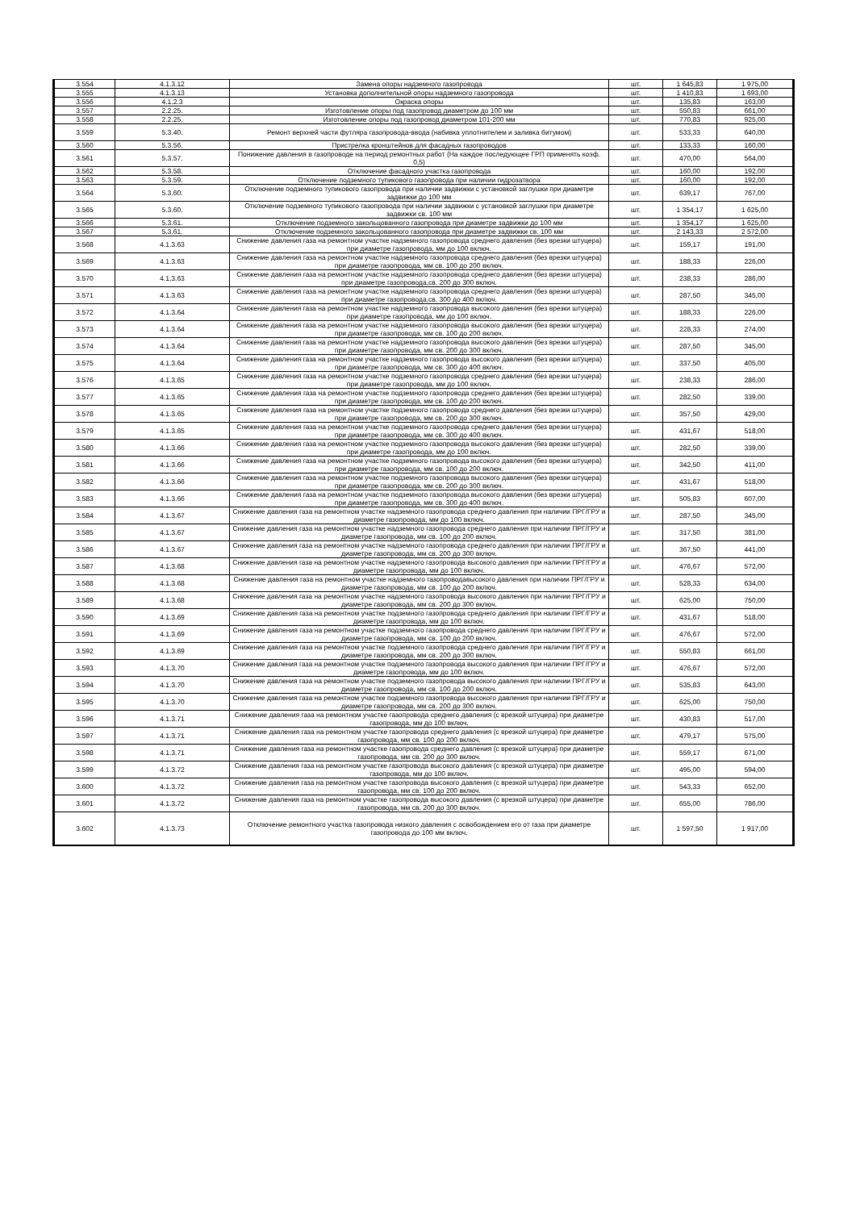| 3.554 | 4.1.3.12 | Замена опоры надземного газопровода | шт. | 1 645,83 | 1 975,00 |
| 3.555 | 4.1.3.13 | Установка дополнительной опоры надземного газопровода | шт. | 1 410,83 | 1 693,00 |
| 3.556 | 4.1.2.3 | Окраска опоры | шт. | 135,83 | 163,00 |
| 3.557 | 2.2.25. | Изготовление опоры под газопровод диаметром до 100 мм | шт. | 550,83 | 661,00 |
| 3.558 | 2.2.25. | Изготовление опоры под газопровод диаметром 101-200 мм | шт. | 770,83 | 925,00 |
| 3.559 | 5.3.40. | Ремонт верхней части футляра газопровода-ввода (набивка уплотнителем и заливка битумом) | шт. | 533,33 | 640,00 |
| 3.560 | 5.3.56. | Пристрелка кронштейнов для фасадных газопроводов | шт. | 133,33 | 160,00 |
| 3.561 | 5.3.57. | Понижение давления в газопроводе на период ремонтных работ (На каждое последующее ГРП применять коэф. 0,5) | шт. | 470,00 | 564,00 |
| 3.562 | 5.3.58. | Отключение фасадного участка газопровода | шт. | 160,00 | 192,00 |
| 3.563 | 5.3.59. | Отключение подземного тупикового газопровода при наличии гидрозатвора | шт. | 160,00 | 192,00 |
| 3.564 | 5.3.60. | Отключение подземного тупикового газопровода при наличии задвижки с установкой заглушки при диаметре задвижки до 100 мм | шт. | 639,17 | 767,00 |
| 3.565 | 5.3.60. | Отключение подземного тупикового газопровода при наличии задвижки с установкой заглушки при диаметре задвижки св. 100 мм | шт. | 1 354,17 | 1 625,00 |
| 3.566 | 5.3.61. | Отключение подземного закольцованного газопровода при диаметре задвижки до 100 мм | шт. | 1 354,17 | 1 625,00 |
| 3.567 | 5.3.61. | Отключение подземного закольцованного газопровода при диаметре задвижки св. 100 мм | шт. | 2 143,33 | 2 572,00 |
| 3.568 | 4.1.3.63 | Снижение давления газа на ремонтном участке надземного газопровода среднего давления (без врезки штуцера) при диаметре газопровода, мм до 100 включ. | шт. | 159,17 | 191,00 |
| 3.569 | 4.1.3.63 | Снижение давления газа на ремонтном участке надземного газопровода среднего давления (без врезки штуцера) при диаметре газопровода, мм св. 100 до 200 включ. | шт. | 188,33 | 226,00 |
| 3.570 | 4.1.3.63 | Снижение давления газа на ремонтном участке надземного газопровода среднего давления (без врезки штуцера) при диаметре газопровода,св. 200 до 300 включ. | шт. | 238,33 | 286,00 |
| 3.571 | 4.1.3.63 | Снижение давления газа на ремонтном участке надземного газопровода среднего давления (без врезки штуцера) при диаметре газопровода,св. 300 до 400 включ. | шт. | 287,50 | 345,00 |
| 3.572 | 4.1.3.64 | Снижение давления газа на ремонтном участке надземного газопровода высокого давления (без врезки штуцера) при диаметре газопровода, мм до 100 включ. | шт. | 188,33 | 226,00 |
| 3.573 | 4.1.3.64 | Снижение давления газа на ремонтном участке надземного газопровода высокого давления (без врезки штуцера) при диаметре газопровода, мм св. 100 до 200 включ. | шт. | 228,33 | 274,00 |
| 3.574 | 4.1.3.64 | Снижение давления газа на ремонтном участке надземного газопровода высокого давления (без врезки штуцера) при диаметре газопровода, мм св. 200 до 300 включ. | шт. | 287,50 | 345,00 |
| 3.575 | 4.1.3.64 | Снижение давления газа на ремонтном участке надземного газопровода высокого давления (без врезки штуцера) при диаметре газопровода, мм св. 300 до 400 включ. | шт. | 337,50 | 405,00 |
| 3.576 | 4.1.3.65 | Снижение давления газа на ремонтном участке подземного газопровода среднего давления (без врезки штуцера) при диаметре газопровода, мм до 100 включ. | шт. | 238,33 | 286,00 |
| 3.577 | 4.1.3.65 | Снижение давления газа на ремонтном участке подземного газопровода среднего давления (без врезки штуцера) при диаметре газопровода, мм св. 100 до 200 включ. | шт. | 282,50 | 339,00 |
| 3.578 | 4.1.3.65 | Снижение давления газа на ремонтном участке подземного газопровода среднего давления (без врезки штуцера) при диаметре газопровода, мм св. 200 до 300 включ. | шт. | 357,50 | 429,00 |
| 3.579 | 4.1.3.65 | Снижение давления газа на ремонтном участке подземного газопровода среднего давления (без врезки штуцера) при диаметре газопровода, мм св. 300 до 400 включ. | шт. | 431,67 | 518,00 |
| 3.580 | 4.1.3.66 | Снижение давления газа на ремонтном участке подземного газопровода высокого давления (без врезки штуцера) при диаметре газопровода, мм до 100 включ. | шт. | 282,50 | 339,00 |
| 3.581 | 4.1.3.66 | Снижение давления газа на ремонтном участке подземного газопровода высокого давления (без врезки штуцера) при диаметре газопровода, мм св. 100 до 200 включ. | шт. | 342,50 | 411,00 |
| 3.582 | 4.1.3.66 | Снижение давления газа на ремонтном участке подземного газопровода высокого давления (без врезки штуцера) при диаметре газопровода, мм св. 200 до 300 включ. | шт. | 431,67 | 518,00 |
| 3.583 | 4.1.3.66 | Снижение давления газа на ремонтном участке подземного газопровода высокого давления (без врезки штуцера) при диаметре газопровода, мм св. 300 до 400 включ. | шт. | 505,83 | 607,00 |
| 3.584 | 4.1.3.67 | Снижение давления газа на ремонтном участке надземного газопровода среднего давления при наличии ПРГ/ГРУ и диаметре газопровода, мм до 100 включ. | шт. | 287,50 | 345,00 |
| 3.585 | 4.1.3.67 | Снижение давления газа на ремонтном участке надземного газопровода среднего давления при наличии ПРГ/ГРУ и диаметре газопровода, мм св. 100 до 200 включ. | шт. | 317,50 | 381,00 |
| 3.586 | 4.1.3.67 | Снижение давления газа на ремонтном участке надземного газопровода среднего давления при наличии ПРГ/ГРУ и диаметре газопровода, мм св. 200 до 300 включ. | шт. | 367,50 | 441,00 |
| 3.587 | 4.1.3.68 | Снижение давления газа на ремонтном участке надземного газопровода высокого давления при наличии ПРГ/ГРУ и диаметре газопровода, мм до 100 включ. | шт. | 476,67 | 572,00 |
| 3.588 | 4.1.3.68 | Снижение давления газа на ремонтном участке надземного газопроводавысокого давления при наличии ПРГ/ГРУ и диаметре газопровода, мм св. 100 до 200 включ. | шт. | 528,33 | 634,00 |
| 3.589 | 4.1.3.68 | Снижение давления газа на ремонтном участке надземного газопровода высокого давления при наличии ПРГ/ГРУ и диаметре газопровода, мм св. 200 до 300 включ. | шт. | 625,00 | 750,00 |
| 3.590 | 4.1.3.69 | Снижение давления газа на ремонтном участке подземного газопровода среднего давления при наличии ПРГ/ГРУ и диаметре газопровода, мм до 100 включ. | шт. | 431,67 | 518,00 |
| 3.591 | 4.1.3.69 | Снижение давления газа на ремонтном участке подземного газопровода среднего давления при наличии ПРГ/ГРУ и диаметре газопровода, мм св. 100 до 200 включ. | шт. | 476,67 | 572,00 |
| 3.592 | 4.1.3.69 | Снижение давления газа на ремонтном участке подземного газопровода среднего давления при наличии ПРГ/ГРУ и диаметре газопровода, мм св. 200 до 300 включ. | шт. | 550,83 | 661,00 |
| 3.593 | 4.1.3.70 | Снижение давления газа на ремонтном участке подземного газопровода высокого давления при наличии ПРГ/ГРУ и диаметре газопровода, мм до 100 включ. | шт. | 476,67 | 572,00 |
| 3.594 | 4.1.3.70 | Снижение давления газа на ремонтном участке подземного газопровода высокого давления при наличии ПРГ/ГРУ и диаметре газопровода, мм св. 100 до 200 включ. | шт. | 535,83 | 643,00 |
| 3.595 | 4.1.3.70 | Снижение давления газа на ремонтном участке подземного газопровода высокого давления при наличии ПРГ/ГРУ и диаметре газопровода, мм св. 200 до 300 включ. | шт. | 625,00 | 750,00 |
| 3.596 | 4.1.3.71 | Снижение давления газа на ремонтном участке газопровода среднего давления (с врезкой штуцера) при диаметре газопровода, мм до 100 включ. | шт. | 430,83 | 517,00 |
| 3.597 | 4.1.3.71 | Снижение давления газа на ремонтном участке газопровода среднего давления (с врезкой штуцера) при диаметре газопровода, мм св. 100 до 200 включ. | шт. | 479,17 | 575,00 |
| 3.598 | 4.1.3.71 | Снижение давления газа на ремонтном участке газопровода среднего давления (с врезкой штуцера) при диаметре газопровода, мм св. 200 до 300 включ. | шт. | 559,17 | 671,00 |
| 3.599 | 4.1.3.72 | Снижение давления газа на ремонтном участке газопровода высокого давления (с врезкой штуцера) при диаметре газопровода, мм до 100 включ. | шт. | 495,00 | 594,00 |
| 3.600 | 4.1.3.72 | Снижение давления газа на ремонтном участке газопровода высокого давления (с врезкой штуцера) при диаметре газопровода, мм св. 100 до 200 включ. | шт. | 543,33 | 652,00 |
| 3.601 | 4.1.3.72 | Снижение давления газа на ремонтном участке газопровода высокого давления (с врезкой штуцера) при диаметре газопровода, мм св. 200 до 300 включ. | шт. | 655,00 | 786,00 |
| 3.602 | 4.1.3.73 | Отключение ремонтного участка газопровода низкого давления с освобождением его от газа при диаметре газопровода до 100 мм включ. | шт. | 1 597,50 | 1 917,00 |